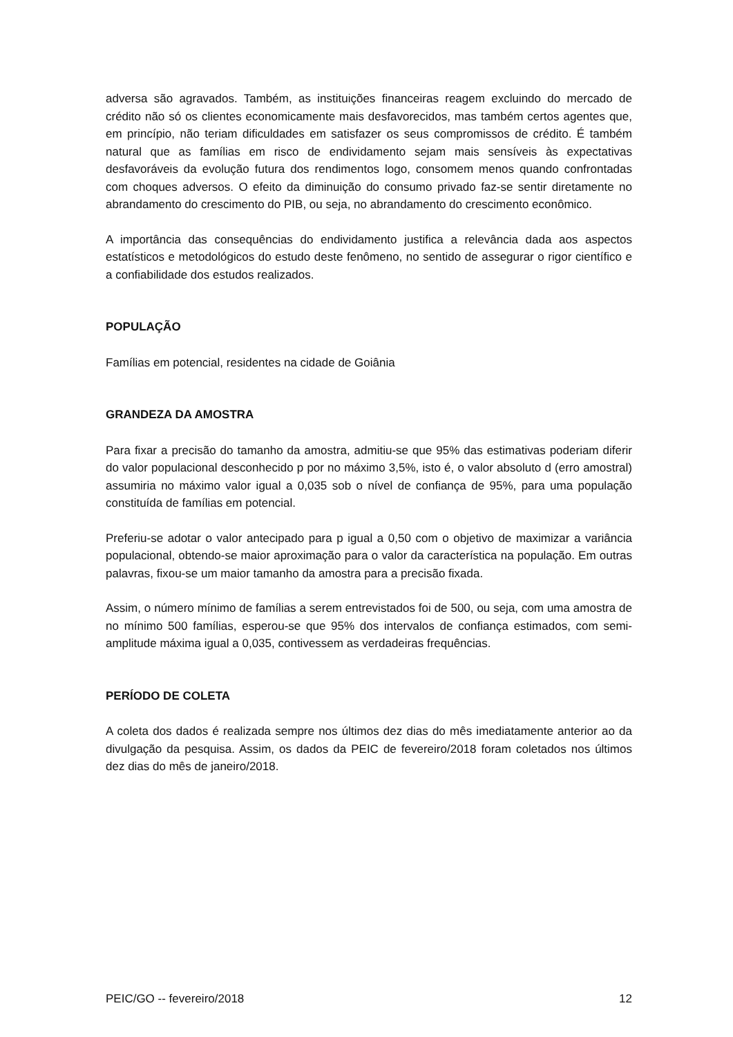adversa são agravados. Também, as instituições financeiras reagem excluindo do mercado de crédito não só os clientes economicamente mais desfavorecidos, mas também certos agentes que, em princípio, não teriam dificuldades em satisfazer os seus compromissos de crédito. É também natural que as famílias em risco de endividamento sejam mais sensíveis às expectativas desfavoráveis da evolução futura dos rendimentos logo, consomem menos quando confrontadas com choques adversos. O efeito da diminuição do consumo privado faz-se sentir diretamente no abrandamento do crescimento do PIB, ou seja, no abrandamento do crescimento econômico.
A importância das consequências do endividamento justifica a relevância dada aos aspectos estatísticos e metodológicos do estudo deste fenômeno, no sentido de assegurar o rigor científico e a confiabilidade dos estudos realizados.
POPULAÇÃO
Famílias em potencial, residentes na cidade de Goiânia
GRANDEZA DA AMOSTRA
Para fixar a precisão do tamanho da amostra, admitiu-se que 95% das estimativas poderiam diferir do valor populacional desconhecido p por no máximo 3,5%, isto é, o valor absoluto d (erro amostral) assumiria no máximo valor igual a 0,035 sob o nível de confiança de 95%, para uma população constituída de famílias em potencial.
Preferiu-se adotar o valor antecipado para p igual a 0,50 com o objetivo de maximizar a variância populacional, obtendo-se maior aproximação para o valor da característica na população. Em outras palavras, fixou-se um maior tamanho da amostra para a precisão fixada.
Assim, o número mínimo de famílias a serem entrevistados foi de 500, ou seja, com uma amostra de no mínimo 500 famílias, esperou-se que 95% dos intervalos de confiança estimados, com semi-amplitude máxima igual a 0,035, contivessem as verdadeiras frequências.
PERÍODO DE COLETA
A coleta dos dados é realizada sempre nos últimos dez dias do mês imediatamente anterior ao da divulgação da pesquisa. Assim, os dados da PEIC de fevereiro/2018 foram coletados nos últimos dez dias do mês de janeiro/2018.
PEIC/GO -- fevereiro/2018 12